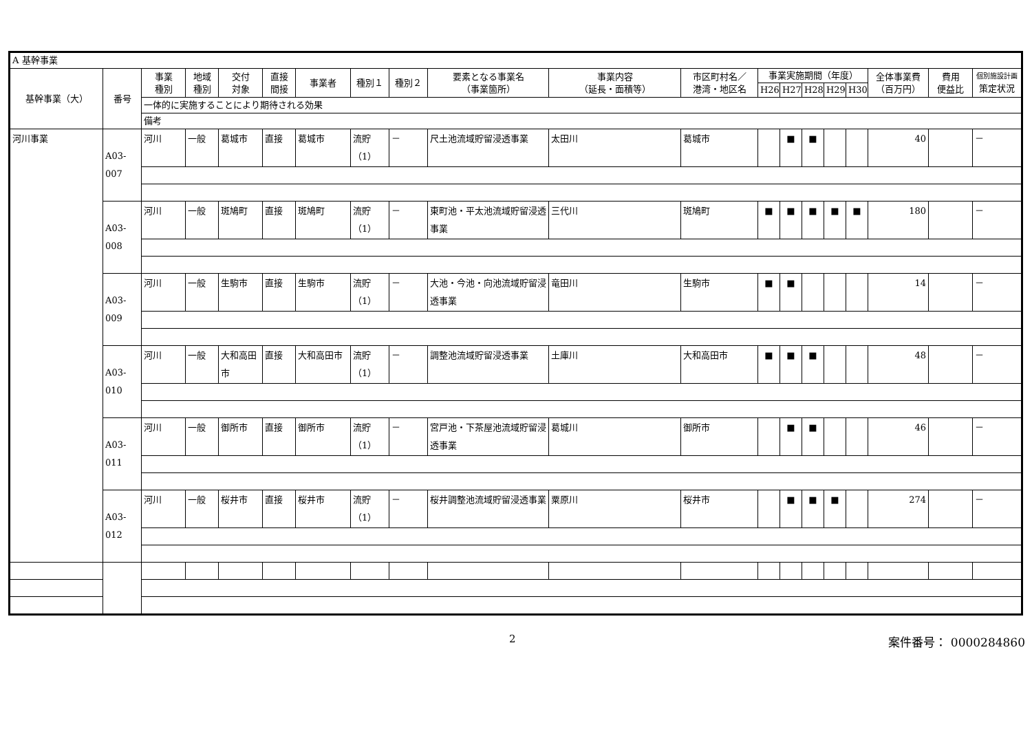| A 基幹事業 | | | | | | | | | | | | | | | | | | | |
| 基幹事業（大） | 番号 | 事業 種別 | 地域 種別 | 交付 対象 | 直接 間接 | 事業者 | 種別１ | 種別２ | 要素となる事業名 （事業箇所） | 事業内容 （延長・面積等） | 市区町村名／ 港湾・地区名 | 事業実施期間（年度） | | | | | 全体事業費 （百万円） | 費用 便益比 | 個別施設計画 策定状況 |
| | | | | | | | | | | | | H26 | H27 | H28 | H29 | H30 | | | |
| | | 一体的に実施することにより期待される効果 | | | | | | | | | | | | | | | | | |
| | | 備考 | | | | | | | | | | | | | | | | | |
| 河川事業 | A03-007 | 河川 | 一般 | 葛城市 | 直接 | 葛城市 | 流貯（1） | － | 尺土池流域貯留浸透事業 | 太田川 | 葛城市 | | ■ | ■ | | | 40 | | － |
| | A03-008 | 河川 | 一般 | 斑鳩町 | 直接 | 斑鳩町 | 流貯（1） | － | 東町池・平太池流域貯留浸透事業 | 三代川 | 斑鳩町 | ■ | ■ | ■ | ■ | ■ | 180 | | － |
| | A03-009 | 河川 | 一般 | 生駒市 | 直接 | 生駒市 | 流貯（1） | － | 大池・今池・向池流域貯留浸透事業 | 竜田川 | 生駒市 | ■ | ■ | | | | 14 | | － |
| | A03-010 | 河川 | 一般 | 大和高田市 | 直接 | 大和高田市 | 流貯（1） | － | 調整池流域貯留浸透事業 | 土庫川 | 大和高田市 | ■ | ■ | ■ | | | 48 | | － |
| | A03-011 | 河川 | 一般 | 御所市 | 直接 | 御所市 | 流貯（1） | － | 宮戸池・下茶屋池流域貯留浸透事業 | 葛城川 | 御所市 | | ■ | ■ | | | 46 | | － |
| | A03-012 | 河川 | 一般 | 桜井市 | 直接 | 桜井市 | 流貯（1） | － | 桜井調整池流域貯留浸透事業 | 粟原川 | 桜井市 | | ■ | ■ | ■ | | 274 | | － |
2 案件番号： 0000284860